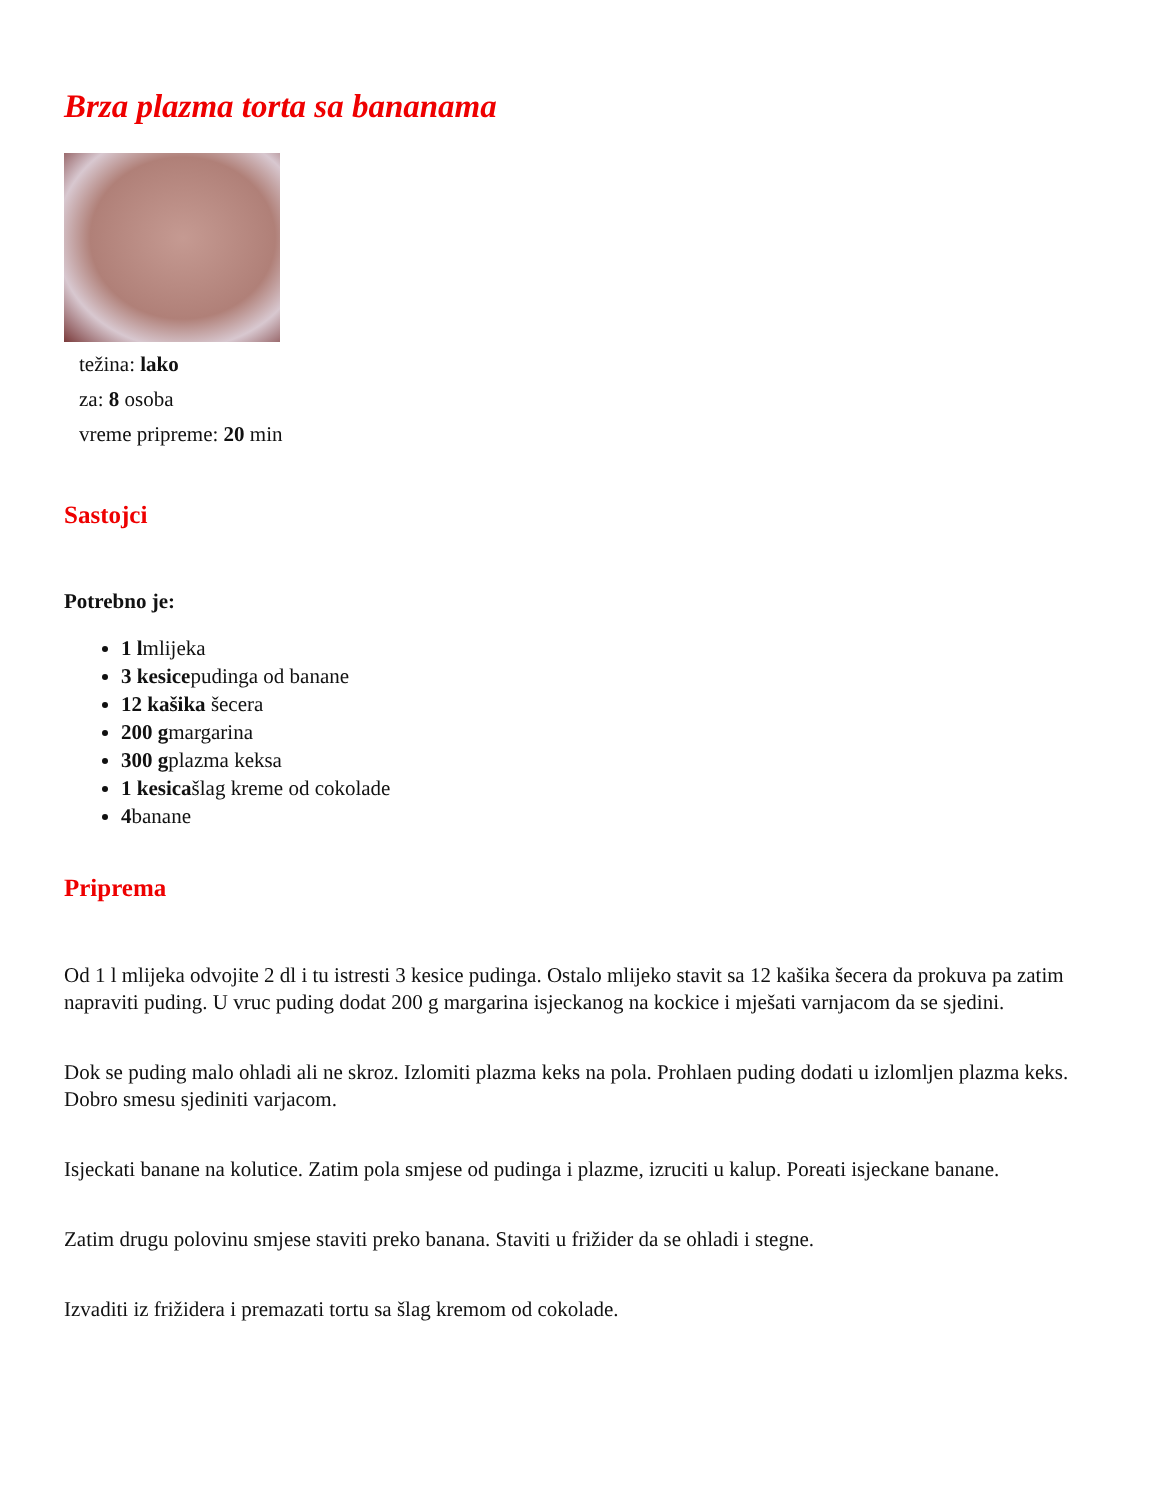Brza plazma torta sa bananama
težina: lako
za: 8 osoba
vreme pripreme: 20 min
Sastojci
Potrebno je:
1 lmlijeka
3 kesicepudinga od banane
12 kašika šecera
200 gmargarina
300 gplazma keksa
1 kesicašlag kreme od cokolade
4banane
Priprema
Od 1 l mlijeka odvojite 2 dl i tu istresti 3 kesice pudinga. Ostalo mlijeko stavit sa 12 kašika šecera da prokuva pa zatim napraviti puding. U vruc puding dodat 200 g margarina isjeckanog na kockice i mješati varnjacom da se sjedini.
Dok se puding malo ohladi ali ne skroz. Izlomiti plazma keks na pola. Prohlaen puding dodati u izlomljen plazma keks. Dobro smesu sjediniti varjacom.
Isjeckati banane na kolutice. Zatim pola smjese od pudinga i plazme, izruciti u kalup. Poreati isjeckane banane.
Zatim drugu polovinu smjese staviti preko banana. Staviti u frižider da se ohladi i stegne.
Izvaditi iz frižidera i premazati tortu sa šlag kremom od cokolade.